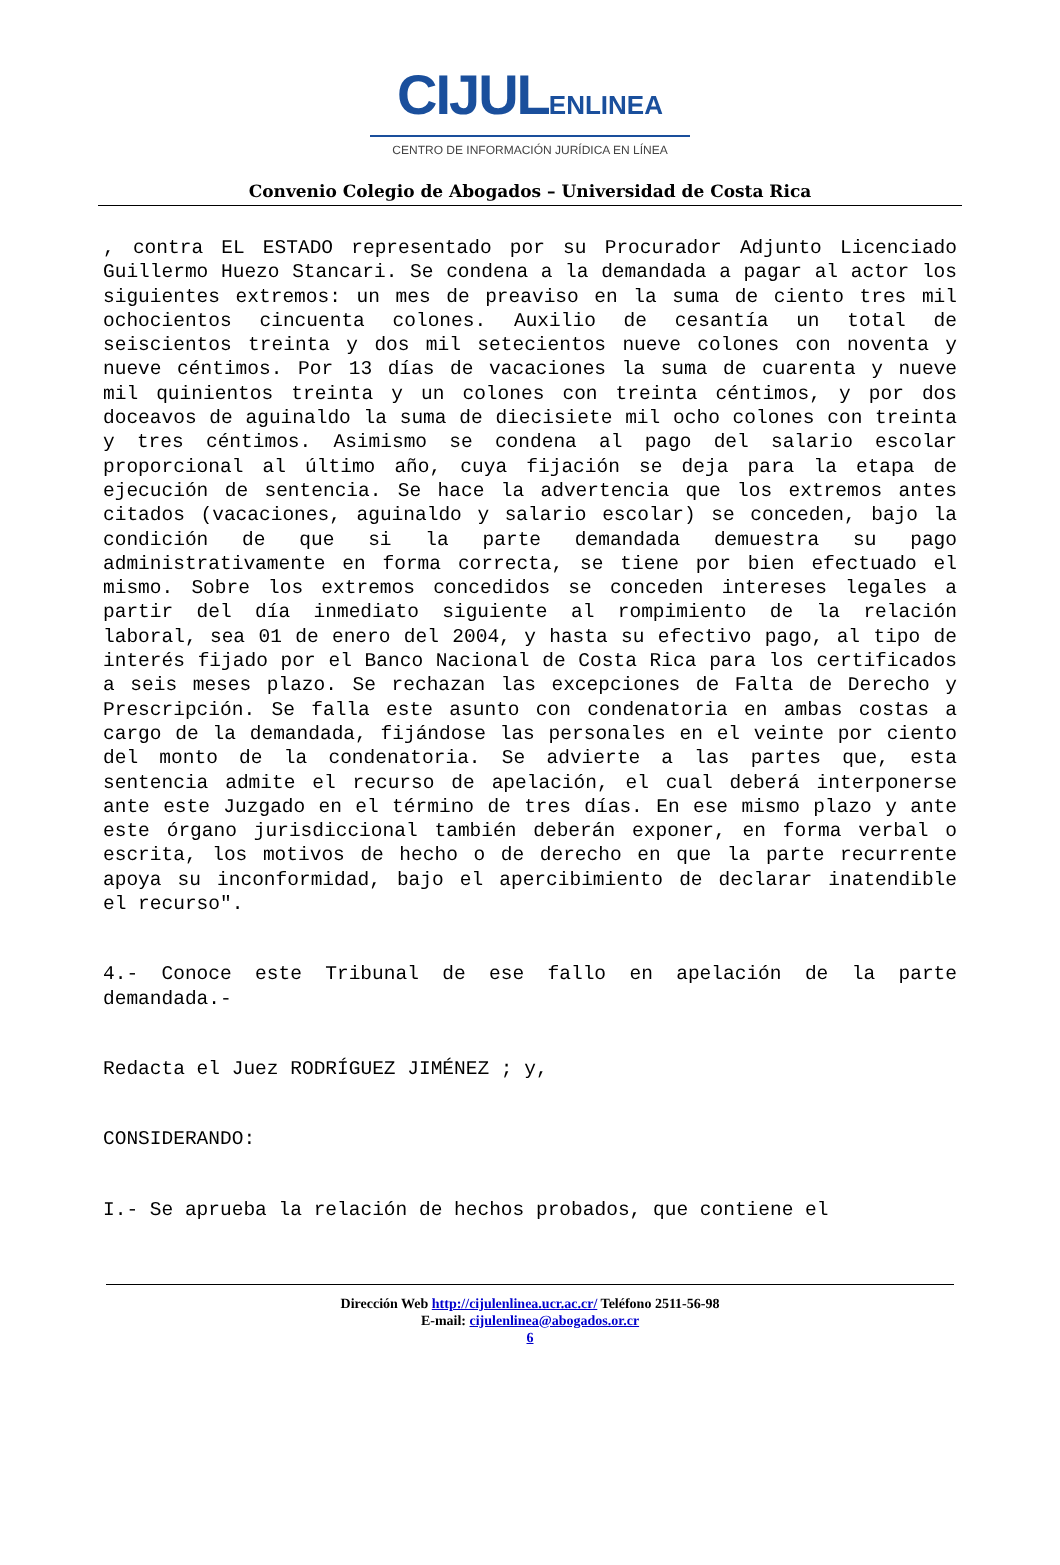CIJULENLINEA
CENTRO DE INFORMACIÓN JURÍDICA EN LÍNEA
Convenio Colegio de Abogados – Universidad de Costa Rica
, contra EL ESTADO representado por su Procurador Adjunto Licenciado Guillermo Huezo Stancari. Se condena a la demandada a pagar al actor los siguientes extremos: un mes de preaviso en la suma de ciento tres mil ochocientos cincuenta colones. Auxilio de cesantía un total de seiscientos treinta y dos mil setecientos nueve colones con noventa y nueve céntimos. Por 13 días de vacaciones la suma de cuarenta y nueve mil quinientos treinta y un colones con treinta céntimos, y por dos doceavos de aguinaldo la suma de diecisiete mil ocho colones con treinta y tres céntimos. Asimismo se condena al pago del salario escolar proporcional al último año, cuya fijación se deja para la etapa de ejecución de sentencia. Se hace la advertencia que los extremos antes citados (vacaciones, aguinaldo y salario escolar) se conceden, bajo la condición de que si la parte demandada demuestra su pago administrativamente en forma correcta, se tiene por bien efectuado el mismo. Sobre los extremos concedidos se conceden intereses legales a partir del día inmediato siguiente al rompimiento de la relación laboral, sea 01 de enero del 2004, y hasta su efectivo pago, al tipo de interés fijado por el Banco Nacional de Costa Rica para los certificados a seis meses plazo. Se rechazan las excepciones de Falta de Derecho y Prescripción. Se falla este asunto con condenatoria en ambas costas a cargo de la demandada, fijándose las personales en el veinte por ciento del monto de la condenatoria. Se advierte a las partes que, esta sentencia admite el recurso de apelación, el cual deberá interponerse ante este Juzgado en el término de tres días. En ese mismo plazo y ante este órgano jurisdiccional también deberán exponer, en forma verbal o escrita, los motivos de hecho o de derecho en que la parte recurrente apoya su inconformidad, bajo el apercibimiento de declarar inatendible el recurso".
4.- Conoce este Tribunal de ese fallo en apelación de la parte demandada.-
Redacta el Juez RODRÍGUEZ JIMÉNEZ ; y,
CONSIDERANDO:
I.- Se aprueba la relación de hechos probados, que contiene el
Dirección Web http://cijulenlinea.ucr.ac.cr/ Teléfono 2511-56-98
E-mail: cijulenlinea@abogados.or.cr
6